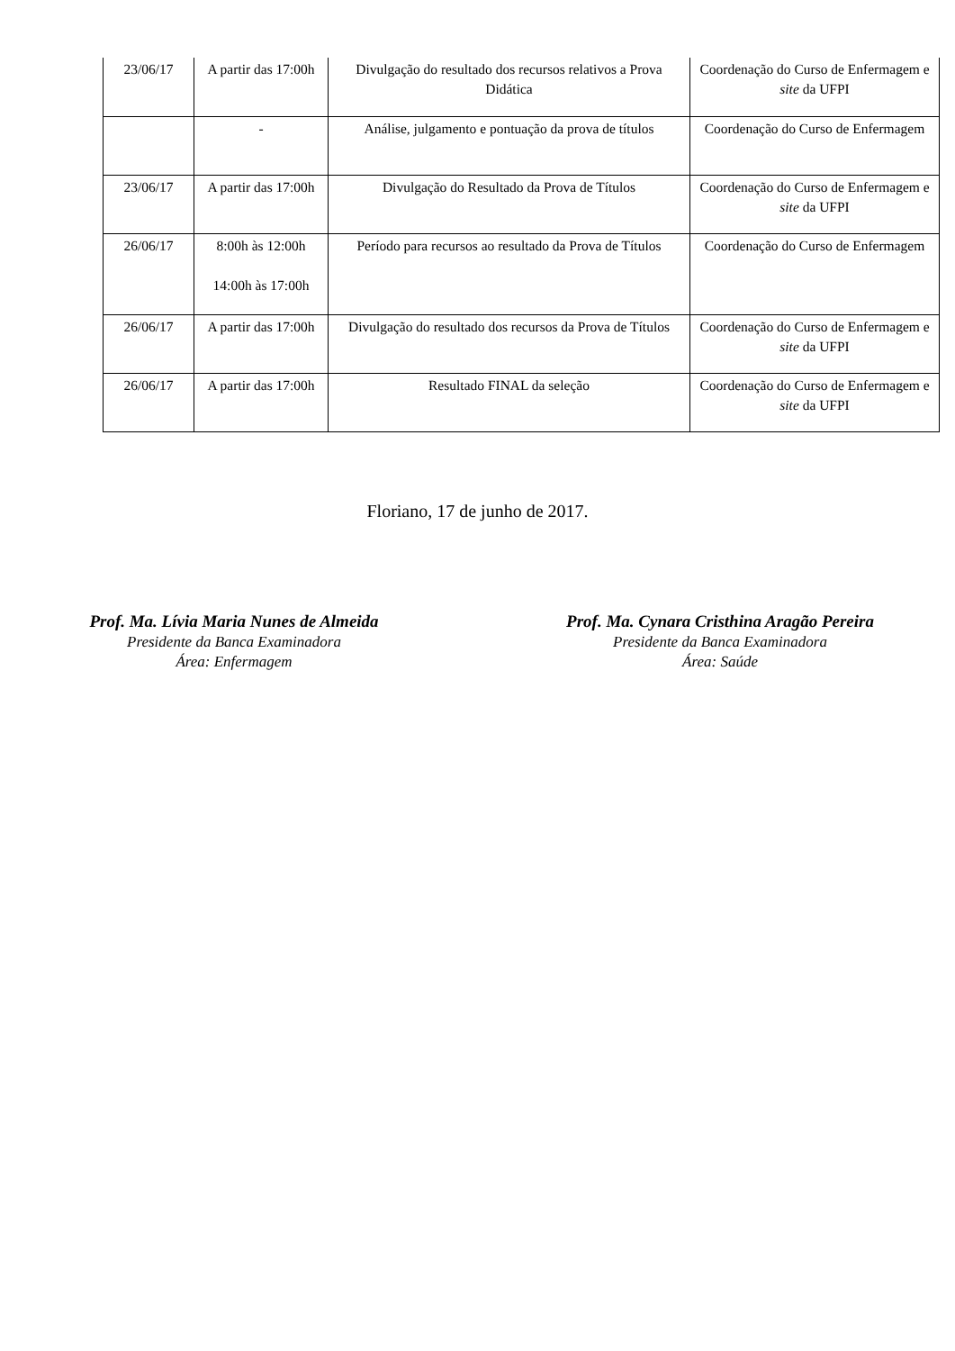| 23/06/17 | A partir das 17:00h | Divulgação do resultado dos recursos relativos a Prova Didática | Coordenação do Curso de Enfermagem e site da UFPI |
| | - | Análise, julgamento e pontuação da prova de títulos | Coordenação do Curso de Enfermagem |
| 23/06/17 | A partir das 17:00h | Divulgação do Resultado da Prova de Títulos | Coordenação do Curso de Enfermagem e site da UFPI |
| 26/06/17 | 8:00h às 12:00h 14:00h às 17:00h | Período para recursos ao resultado da Prova de Títulos | Coordenação do Curso de Enfermagem |
| 26/06/17 | A partir das 17:00h | Divulgação do resultado dos recursos da Prova de Títulos | Coordenação do Curso de Enfermagem e site da UFPI |
| 26/06/17 | A partir das 17:00h | Resultado FINAL da seleção | Coordenação do Curso de Enfermagem e site da UFPI |
Floriano, 17 de junho de 2017.
Prof. Ma. Lívia Maria Nunes de Almeida
Presidente da Banca Examinadora
Área: Enfermagem
Prof. Ma. Cynara Cristhina Aragão Pereira
Presidente da Banca Examinadora
Área: Saúde